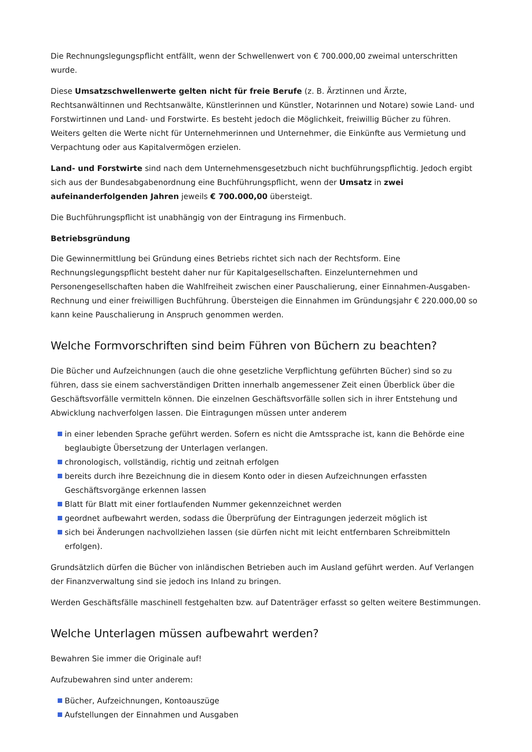Die Rechnungslegungspflicht entfällt, wenn der Schwellenwert von € 700.000,00 zweimal unterschritten wurde.
Diese Umsatzschwellenwerte gelten nicht für freie Berufe (z. B. Ärztinnen und Ärzte, Rechtsanwältinnen und Rechtsanwälte, Künstlerinnen und Künstler, Notarinnen und Notare) sowie Land- und Forstwirtinnen und Land- und Forstwirte. Es besteht jedoch die Möglichkeit, freiwillig Bücher zu führen. Weiters gelten die Werte nicht für Unternehmerinnen und Unternehmer, die Einkünfte aus Vermietung und Verpachtung oder aus Kapitalvermögen erzielen.
Land- und Forstwirte sind nach dem Unternehmensgesetzbuch nicht buchführungspflichtig. Jedoch ergibt sich aus der Bundesabgabenordnung eine Buchführungspflicht, wenn der Umsatz in zwei aufeinanderfolgenden Jahren jeweils € 700.000,00 übersteigt.
Die Buchführungspflicht ist unabhängig von der Eintragung ins Firmenbuch.
Betriebsgründung
Die Gewinnermittlung bei Gründung eines Betriebs richtet sich nach der Rechtsform. Eine Rechnungslegungspflicht besteht daher nur für Kapitalgesellschaften. Einzelunternehmen und Personengesellschaften haben die Wahlfreiheit zwischen einer Pauschalierung, einer Einnahmen-Ausgaben-Rechnung und einer freiwilligen Buchführung. Übersteigen die Einnahmen im Gründungsjahr € 220.000,00 so kann keine Pauschalierung in Anspruch genommen werden.
Welche Formvorschriften sind beim Führen von Büchern zu beachten?
Die Bücher und Aufzeichnungen (auch die ohne gesetzliche Verpflichtung geführten Bücher) sind so zu führen, dass sie einem sachverständigen Dritten innerhalb angemessener Zeit einen Überblick über die Geschäftsvorfälle vermitteln können. Die einzelnen Geschäftsvorfälle sollen sich in ihrer Entstehung und Abwicklung nachverfolgen lassen. Die Eintragungen müssen unter anderem
in einer lebenden Sprache geführt werden. Sofern es nicht die Amtssprache ist, kann die Behörde eine beglaubigte Übersetzung der Unterlagen verlangen.
chronologisch, vollständig, richtig und zeitnah erfolgen
bereits durch ihre Bezeichnung die in diesem Konto oder in diesen Aufzeichnungen erfassten Geschäftsvorgänge erkennen lassen
Blatt für Blatt mit einer fortlaufenden Nummer gekennzeichnet werden
geordnet aufbewahrt werden, sodass die Überprüfung der Eintragungen jederzeit möglich ist
sich bei Änderungen nachvollziehen lassen (sie dürfen nicht mit leicht entfernbaren Schreibmitteln erfolgen).
Grundsätzlich dürfen die Bücher von inländischen Betrieben auch im Ausland geführt werden. Auf Verlangen der Finanzverwaltung sind sie jedoch ins Inland zu bringen.
Werden Geschäftsfälle maschinell festgehalten bzw. auf Datenträger erfasst so gelten weitere Bestimmungen.
Welche Unterlagen müssen aufbewahrt werden?
Bewahren Sie immer die Originale auf!
Aufzubewahren sind unter anderem:
Bücher, Aufzeichnungen, Kontoauszüge
Aufstellungen der Einnahmen und Ausgaben